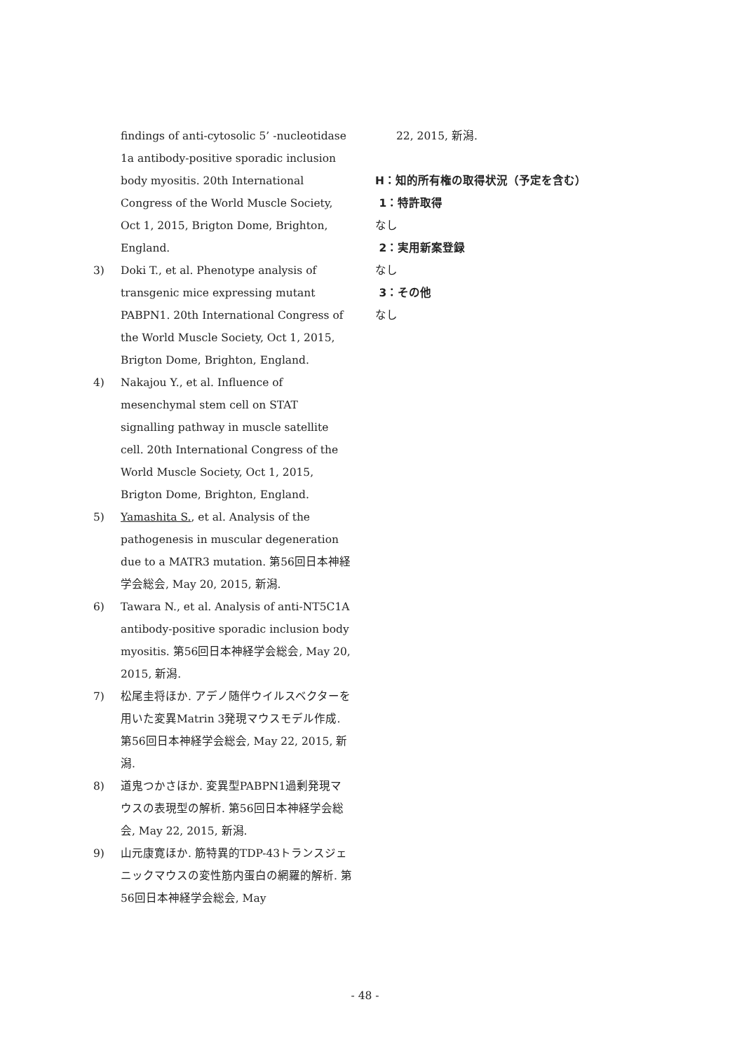findings of anti-cytosolic 5’ -nucleotidase 1a antibody-positive sporadic inclusion body myositis. 20th International Congress of the World Muscle Society, Oct 1, 2015, Brigton Dome, Brighton, England.
3) Doki T., et al. Phenotype analysis of transgenic mice expressing mutant PABPN1. 20th International Congress of the World Muscle Society, Oct 1, 2015, Brigton Dome, Brighton, England.
4) Nakajou Y., et al. Influence of mesenchymal stem cell on STAT signalling pathway in muscle satellite cell. 20th International Congress of the World Muscle Society, Oct 1, 2015, Brigton Dome, Brighton, England.
5) Yamashita S., et al. Analysis of the pathogenesis in muscular degeneration due to a MATR3 mutation. 第56回日本神経学会総会, May 20, 2015, 新潟.
6) Tawara N., et al. Analysis of anti-NT5C1A antibody-positive sporadic inclusion body myositis. 第56回日本神経学会総会, May 20, 2015, 新潟.
7) 松尾圭将ほか. アデノ随伴ウイルスベクターを用いた変異Matrin 3発現マウスモデル作成. 第56回日本神経学会総会, May 22, 2015, 新潟.
8) 道鬼つかさほか. 変異型PABPN1過剰発現マウスの表現型の解析. 第56回日本神経学会総会, May 22, 2015, 新潟.
9) 山元康寛ほか. 筋特異的TDP-43トランスジェニックマウスの変性筋内蛋白の網羅的解析. 第56回日本神経学会総会, May
22, 2015, 新潟.
H：知的所有権の取得状況（予定を含む）
1：特許取得
なし
2：実用新案登録
なし
3：その他
なし
- 48 -